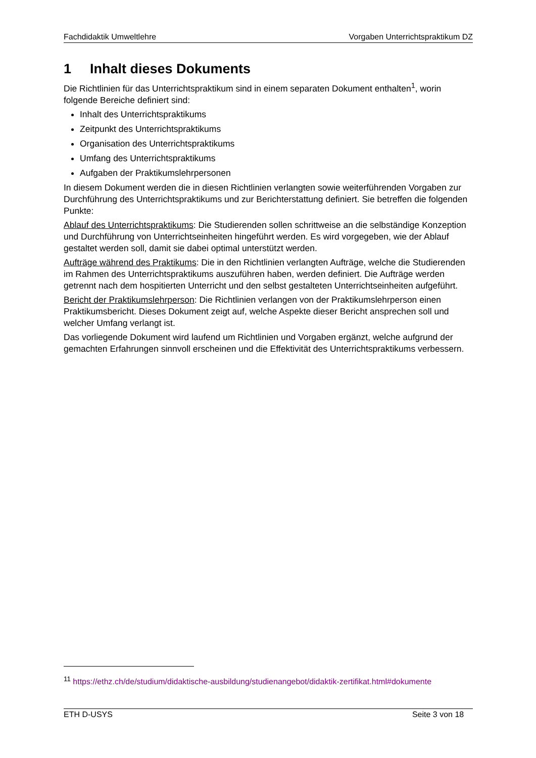Fachdidaktik Umweltlehre Vorgaben Unterrichtspraktikum DZ
1 Inhalt dieses Dokuments
Die Richtlinien für das Unterrichtspraktikum sind in einem separaten Dokument enthalten<sup>1</sup>, worin folgende Bereiche definiert sind:
Inhalt des Unterrichtspraktikums
Zeitpunkt des Unterrichtspraktikums
Organisation des Unterrichtspraktikums
Umfang des Unterrichtspraktikums
Aufgaben der Praktikumslehrpersonen
In diesem Dokument werden die in diesen Richtlinien verlangten sowie weiterführenden Vorgaben zur Durchführung des Unterrichtspraktikums und zur Berichterstattung definiert. Sie betreffen die folgenden Punkte:
Ablauf des Unterrichtspraktikums: Die Studierenden sollen schrittweise an die selbständige Konzeption und Durchführung von Unterrichtseinheiten hingeführt werden. Es wird vorgegeben, wie der Ablauf gestaltet werden soll, damit sie dabei optimal unterstützt werden.
Aufträge während des Praktikums: Die in den Richtlinien verlangten Aufträge, welche die Studierenden im Rahmen des Unterrichtspraktikums auszuführen haben, werden definiert. Die Aufträge werden getrennt nach dem hospitierten Unterricht und den selbst gestalteten Unterrichtseinheiten aufgeführt.
Bericht der Praktikumslehrperson: Die Richtlinien verlangen von der Praktikumslehrperson einen Praktikumsbericht. Dieses Dokument zeigt auf, welche Aspekte dieser Bericht ansprechen soll und welcher Umfang verlangt ist.
Das vorliegende Dokument wird laufend um Richtlinien und Vorgaben ergänzt, welche aufgrund der gemachten Erfahrungen sinnvoll erscheinen und die Effektivität des Unterrichtspraktikums verbessern.
<sup>11</sup> https://ethz.ch/de/studium/didaktische-ausbildung/studienangebot/didaktik-zertifikat.html#dokumente
ETH D-USYS Seite 3 von 18